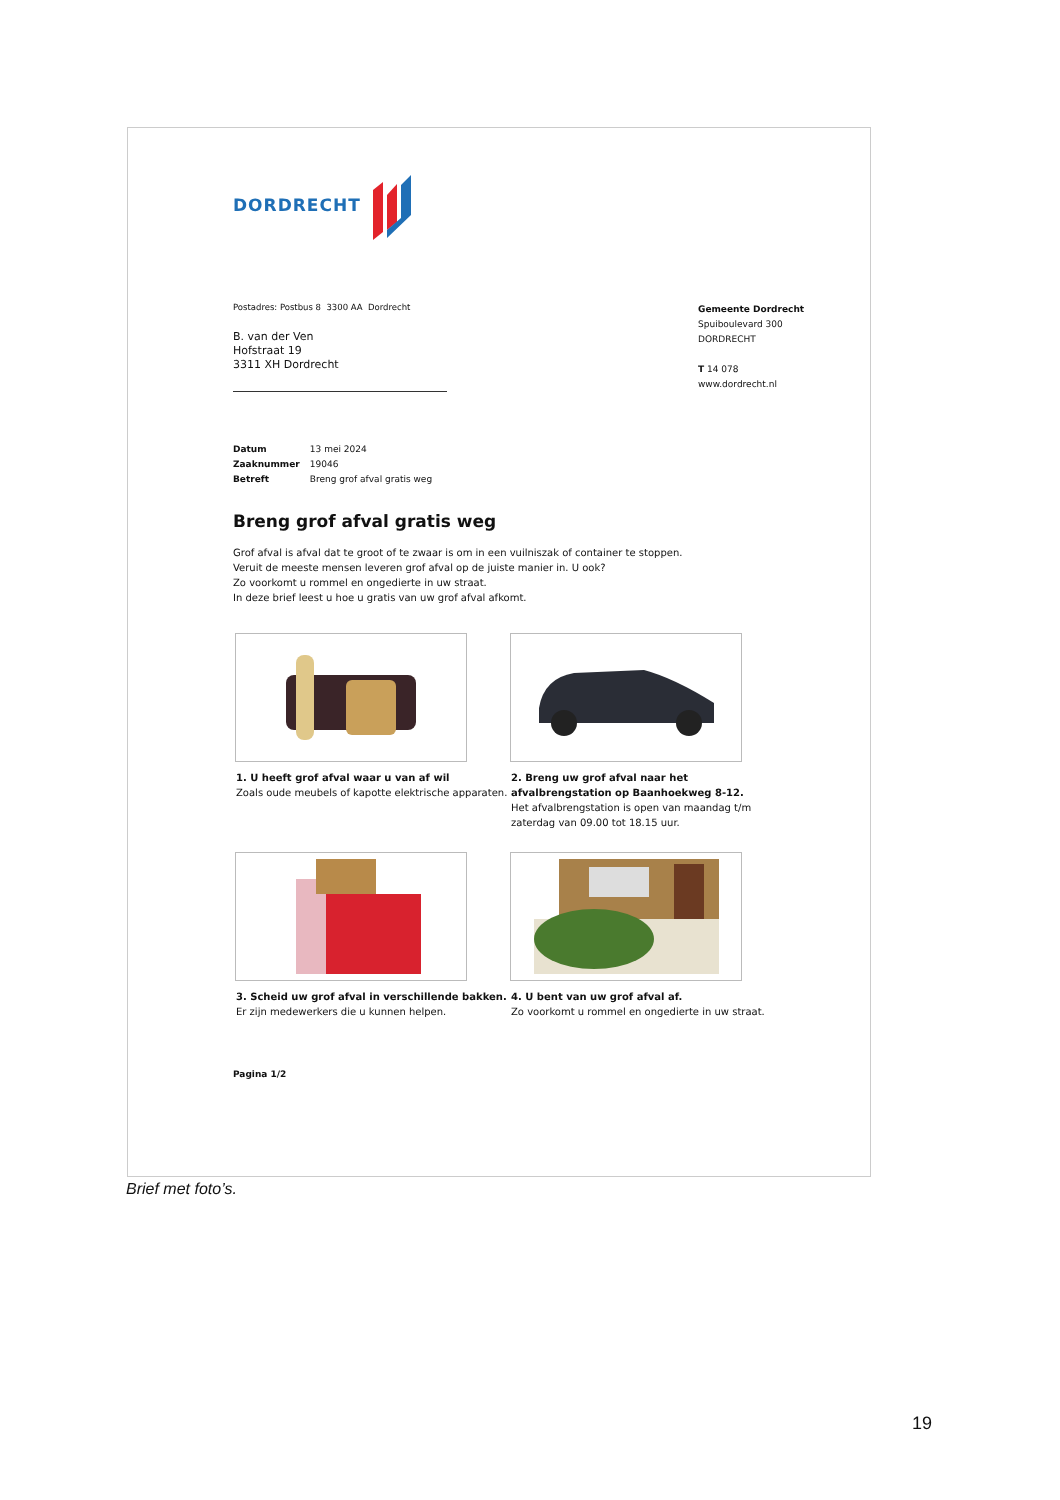DORDRECHT
Postadres: Postbus 8 3300 AA Dordrecht
Gemeente Dordrecht
Spuiboulevard 300
DORDRECHT
T 14 078
www.dordrecht.nl
B. van der Ven
Hofstraat 19
3311 XH Dordrecht
Datum 13 mei 2024
Zaaknummer 19046
Betreft Breng grof afval gratis weg
Breng grof afval gratis weg
Grof afval is afval dat te groot of te zwaar is om in een vuilniszak of container te stoppen.
Veruit de meeste mensen leveren grof afval op de juiste manier in. U ook?
Zo voorkomt u rommel en ongedierte in uw straat.
In deze brief leest u hoe u gratis van uw grof afval afkomt.
1. U heeft grof afval waar u van af wil
Zoals oude meubels of kapotte elektrische apparaten.
2. Breng uw grof afval naar het afvalbrengstation op Baanhoekweg 8-12.
Het afvalbrengstation is open van maandag t/m zaterdag van 09.00 tot 18.15 uur.
3. Scheid uw grof afval in verschillende bakken.
Er zijn medewerkers die u kunnen helpen.
4. U bent van uw grof afval af.
Zo voorkomt u rommel en ongedierte in uw straat.
Pagina 1/2
Brief met foto’s.
19